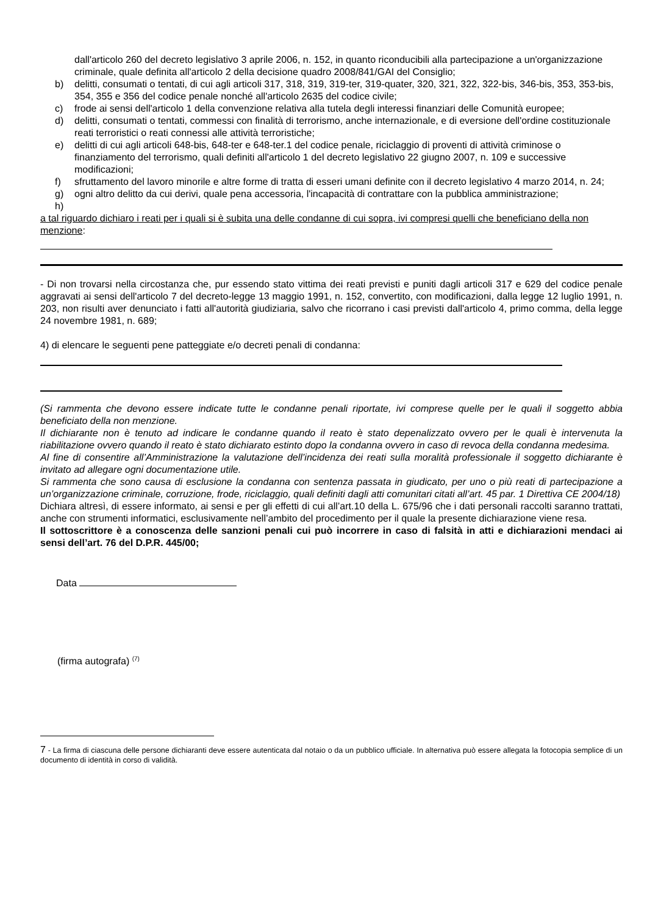dall'articolo 260 del decreto legislativo 3 aprile 2006, n. 152, in quanto riconducibili alla partecipazione a un'organizzazione criminale, quale definita all'articolo 2 della decisione quadro 2008/841/GAI del Consiglio;
b) delitti, consumati o tentati, di cui agli articoli 317, 318, 319, 319-ter, 319-quater, 320, 321, 322, 322-bis, 346-bis, 353, 353-bis, 354, 355 e 356 del codice penale nonché all'articolo 2635 del codice civile;
c) frode ai sensi dell'articolo 1 della convenzione relativa alla tutela degli interessi finanziari delle Comunità europee;
d) delitti, consumati o tentati, commessi con finalità di terrorismo, anche internazionale, e di eversione dell'ordine costituzionale reati terroristici o reati connessi alle attività terroristiche;
e) delitti di cui agli articoli 648-bis, 648-ter e 648-ter.1 del codice penale, riciclaggio di proventi di attività criminose o finanziamento del terrorismo, quali definiti all'articolo 1 del decreto legislativo 22 giugno 2007, n. 109 e successive modificazioni;
f) sfruttamento del lavoro minorile e altre forme di tratta di esseri umani definite con il decreto legislativo 4 marzo 2014, n. 24;
g) ogni altro delitto da cui derivi, quale pena accessoria, l'incapacità di contrattare con la pubblica amministrazione;
h)
a tal riguardo dichiaro i reati per i quali si è subita una delle condanne di cui sopra, ivi compresi quelli che beneficiano della non menzione:
- Di non trovarsi nella circostanza che, pur essendo stato vittima dei reati previsti e puniti dagli articoli 317 e 629 del codice penale aggravati ai sensi dell'articolo 7 del decreto-legge 13 maggio 1991, n. 152, convertito, con modificazioni, dalla legge 12 luglio 1991, n. 203, non risulti aver denunciato i fatti all'autorità giudiziaria, salvo che ricorrano i casi previsti dall'articolo 4, primo comma, della legge 24 novembre 1981, n. 689;
4) di elencare le seguenti pene patteggiate e/o decreti penali di condanna:
(Si rammenta che devono essere indicate tutte le condanne penali riportate, ivi comprese quelle per le quali il soggetto abbia beneficiato della non menzione.
Il dichiarante non è tenuto ad indicare le condanne quando il reato è stato depenalizzato ovvero per le quali è intervenuta la riabilitazione ovvero quando il reato è stato dichiarato estinto dopo la condanna ovvero in caso di revoca della condanna medesima.
Al fine di consentire all’Amministrazione la valutazione dell’incidenza dei reati sulla moralità professionale il soggetto dichiarante è invitato ad allegare ogni documentazione utile.
Si rammenta che sono causa di esclusione la condanna con sentenza passata in giudicato, per uno o più reati di partecipazione a un’organizzazione criminale, corruzione, frode, riciclaggio, quali definiti dagli atti comunitari citati all’art. 45 par. 1 Direttiva CE 2004/18)
Dichiara altresì, di essere informato, ai sensi e per gli effetti di cui all’art.10 della L. 675/96 che i dati personali raccolti saranno trattati, anche con strumenti informatici, esclusivamente nell’ambito del procedimento per il quale la presente dichiarazione viene resa.
Il sottoscrittore è a conoscenza delle sanzioni penali cui può incorrere in caso di falsità in atti e dichiarazioni mendaci ai sensi dell’art. 76 del D.P.R. 445/00;
Data
(firma autografa) <sup>(7)</sup>
7 - La firma di ciascuna delle persone dichiaranti deve essere autenticata dal notaio o da un pubblico ufficiale. In alternativa può essere allegata la fotocopia semplice di un documento di identità in corso di validità.